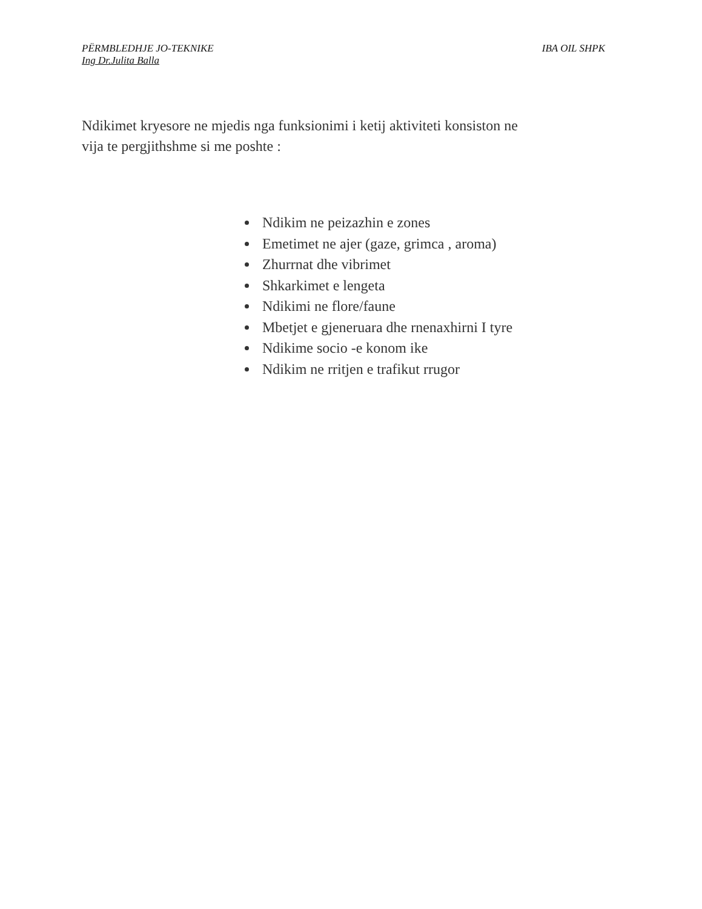PËRMBLEDHJE JO-TEKNIKE IBA OIL SHPK
Ing Dr.Julita Balla
Ndikimet kryesore ne mjedis nga funksionimi i ketij aktiviteti konsiston ne vija te pergjithshme si me poshte :
Ndikim ne peizazhin e zones
Emetimet ne ajer (gaze, grimca , aroma)
Zhurrnat dhe vibrimet
Shkarkimet e lengeta
Ndikimi ne flore/faune
Mbetjet e gjeneruara dhe rnenaxhirni I tyre
Ndikime socio -e konom ike
Ndikim ne rritjen e trafikut rrugor